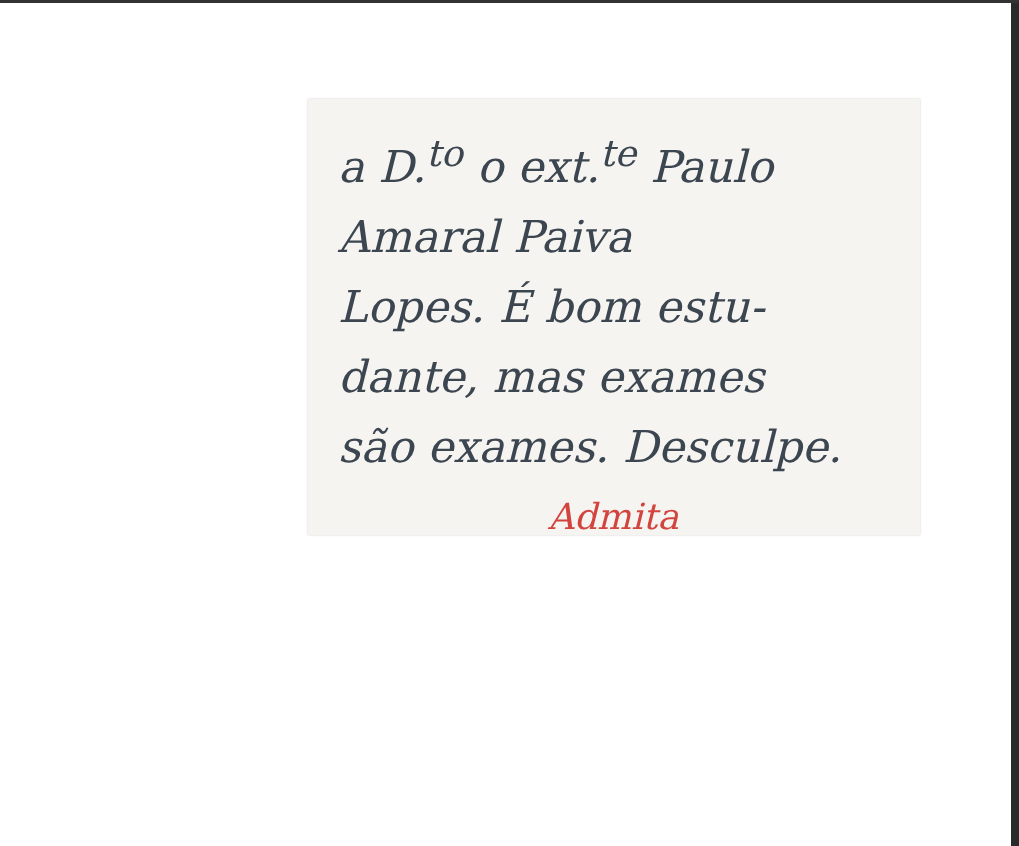a D.<sup>to</sup> o ext.<sup>te</sup> Paulo
Amaral Paiva
Lopes. É bom estu-
dante, mas exames
são exames. Desculpe.
Admita